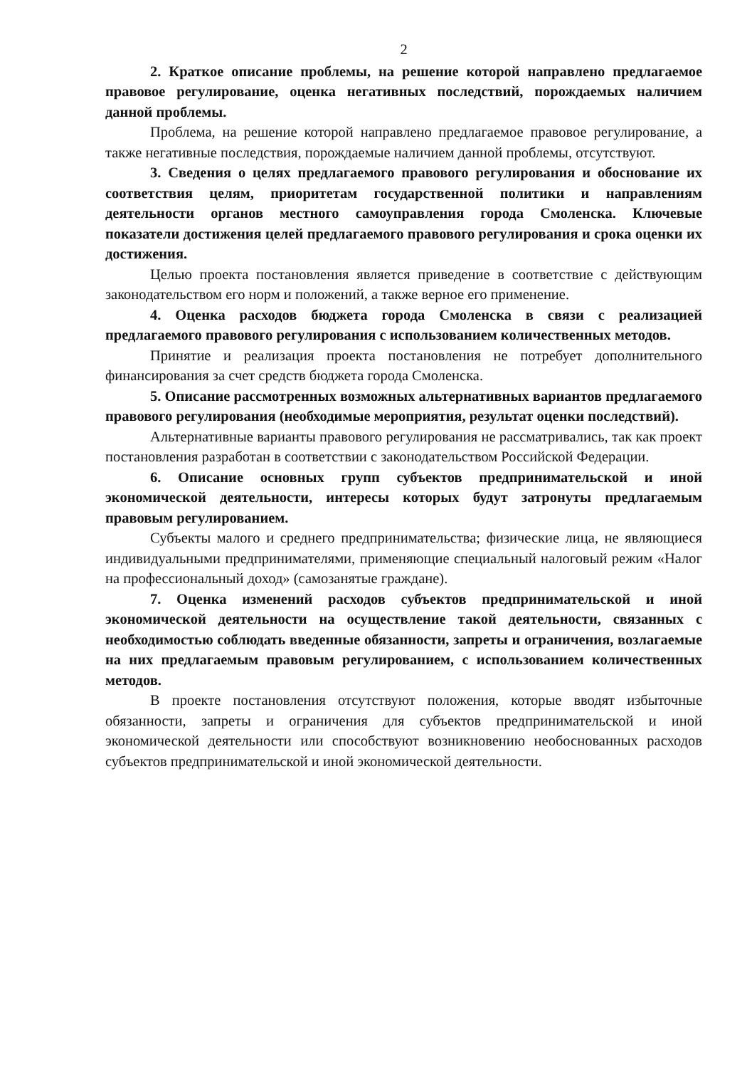2
2. Краткое описание проблемы, на решение которой направлено предлагаемое правовое регулирование, оценка негативных последствий, порождаемых наличием данной проблемы.
Проблема, на решение которой направлено предлагаемое правовое регулирование, а также негативные последствия, порождаемые наличием данной проблемы, отсутствуют.
3. Сведения о целях предлагаемого правового регулирования и обоснование их соответствия целям, приоритетам государственной политики и направлениям деятельности органов местного самоуправления города Смоленска. Ключевые показатели достижения целей предлагаемого правового регулирования и срока оценки их достижения.
Целью проекта постановления является приведение в соответствие с действующим законодательством его норм и положений, а также верное его применение.
4. Оценка расходов бюджета города Смоленска в связи с реализацией предлагаемого правового регулирования с использованием количественных методов.
Принятие и реализация проекта постановления не потребует дополнительного финансирования за счет средств бюджета города Смоленска.
5. Описание рассмотренных возможных альтернативных вариантов предлагаемого правового регулирования (необходимые мероприятия, результат оценки последствий).
Альтернативные варианты правового регулирования не рассматривались, так как проект постановления разработан в соответствии с законодательством Российской Федерации.
6. Описание основных групп субъектов предпринимательской и иной экономической деятельности, интересы которых будут затронуты предлагаемым правовым регулированием.
Субъекты малого и среднего предпринимательства; физические лица, не являющиеся индивидуальными предпринимателями, применяющие специальный налоговый режим «Налог на профессиональный доход» (самозанятые граждане).
7. Оценка изменений расходов субъектов предпринимательской и иной экономической деятельности на осуществление такой деятельности, связанных с необходимостью соблюдать введенные обязанности, запреты и ограничения, возлагаемые на них предлагаемым правовым регулированием, с использованием количественных методов.
В проекте постановления отсутствуют положения, которые вводят избыточные обязанности, запреты и ограничения для субъектов предпринимательской и иной экономической деятельности или способствуют возникновению необоснованных расходов субъектов предпринимательской и иной экономической деятельности.